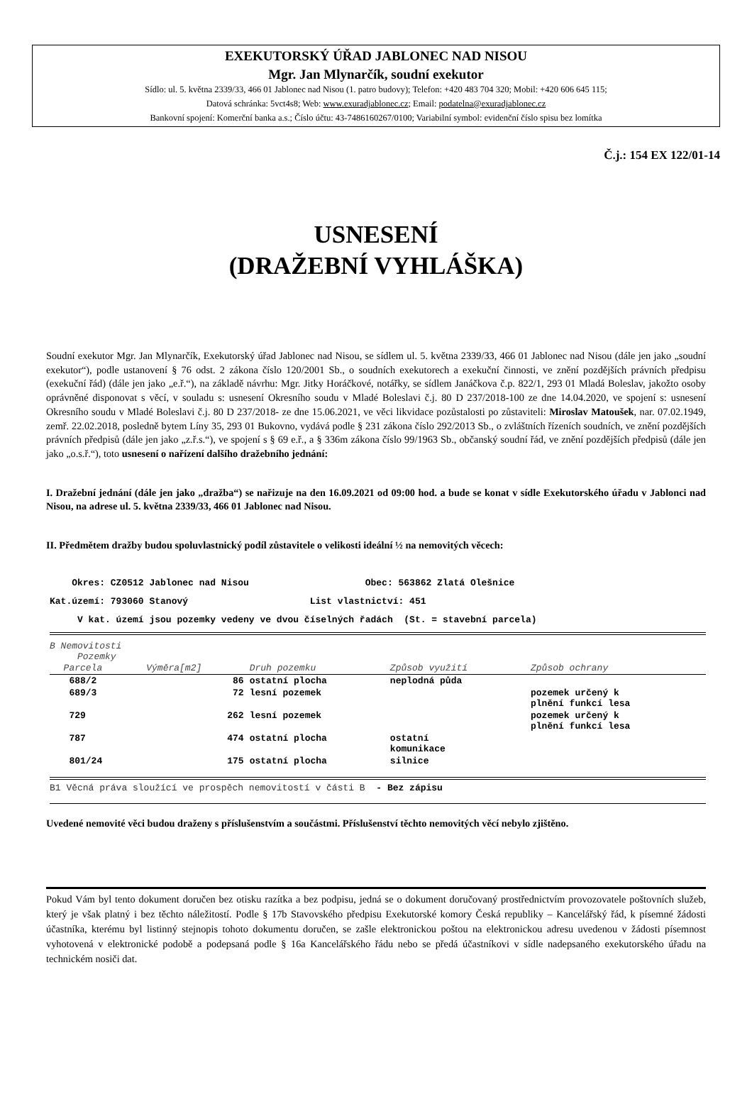EXEKUTORSKÝ ÚŘAD JABLONEC NAD NISOU
Mgr. Jan Mlynarčík, soudní exekutor
Sídlo: ul. 5. května 2339/33, 466 01 Jablonec nad Nisou (1. patro budovy); Telefon: +420 483 704 320; Mobil: +420 606 645 115;
Datová schránka: 5vct4s8; Web: www.exuradjablonec.cz; Email: podatelna@exuradjablonec.cz
Bankovní spojení: Komerční banka a.s.; Číslo účtu: 43-7486160267/0100; Variabilní symbol: evidenční číslo spisu bez lomítka
Č.j.: 154 EX 122/01-14
USNESENÍ
(DRAŽEBNÍ VYHLÁŠKA)
Soudní exekutor Mgr. Jan Mlynarčík, Exekutorský úřad Jablonec nad Nisou, se sídlem ul. 5. května 2339/33, 466 01 Jablonec nad Nisou (dále jen jako „soudní exekutor“), podle ustanovení § 76 odst. 2 zákona číslo 120/2001 Sb., o soudních exekutorech a exekuční činnosti, ve znění pozdějších právních předpisu (exekuční řád) (dále jen jako „e.ř.“), na základě návrhu: Mgr. Jitky Horáčkové, notářky, se sídlem Janáčkova č.p. 822/1, 293 01 Mladá Boleslav, jakožto osoby oprávněné disponovat s věcí, v souladu s: usnesení Okresního soudu v Mladé Boleslavi č.j. 80 D 237/2018-100 ze dne 14.04.2020, ve spojení s: usnesení Okresního soudu v Mladé Boleslavi č.j. 80 D 237/2018- ze dne 15.06.2021, ve věci likvidace pozůstalosti po zůstaviteli: Miroslav Matoušek, nar. 07.02.1949, zemř. 22.02.2018, posledně bytem Líny 35, 293 01 Bukovno, vydává podle § 231 zákona číslo 292/2013 Sb., o zvláštních řízeních soudních, ve znění pozdějších právních předpisů (dále jen jako „z.ř.s.“), ve spojení s § 69 e.ř., a § 336m zákona číslo 99/1963 Sb., občanský soudní řád, ve znění pozdějších předpisů (dále jen jako „o.s.ř.“), toto usnesení o nařízení dalšího dražebního jednání:
I. Dražební jednání (dále jen jako „dražba“) se nařizuje na den 16.09.2021 od 09:00 hod. a bude se konat v sídle Exekutorského úřadu v Jablonci nad Nisou, na adrese ul. 5. května 2339/33, 466 01 Jablonec nad Nisou.
II. Předmětem dražby budou spoluvlastnický podíl zůstavitele o velikosti ideální ½ na nemovitých věcech:
Okres: CZ0512 Jablonec nad Nisou Obec: 563862 Zlatá Olešnice
Kat.území: 793060 Stanový List vlastnictví: 451
V kat. území jsou pozemky vedeny ve dvou číselných řadách (St. = stavební parcela)
B Nemovitosti
Pozemky
| Parcela | Výměra[m2] | Druh pozemku | Způsob využití | Způsob ochrany |
| --- | --- | --- | --- | --- |
| 688/2 | 86 | ostatní plocha | neplodná půda | |
| 689/3 | 72 | lesní pozemek | | pozemek určený k plnění funkcí lesa |
| 729 | 262 | lesní pozemek | | pozemek určený k plnění funkcí lesa |
| 787 | 474 | ostatní plocha | ostatní komunikace | |
| 801/24 | 175 | ostatní plocha | silnice | |
B1 Věcná práva sloužící ve prospěch nemovitostí v části B - Bez zápisu
Uvedené nemovité věci budou draženy s příslušenstvím a součástmi. Příslušenství těchto nemovitých věcí nebylo zjištěno.
Pokud Vám byl tento dokument doručen bez otisku razítka a bez podpisu, jedná se o dokument doručovaný prostřednictvím provozovatele poštovních služeb, který je však platný i bez těchto náležitostí. Podle § 17b Stavovského předpisu Exekutorské komory Česká republiky – Kancelářský řád, k písemné žádosti účastníka, kterému byl listinný stejnopis tohoto dokumentu doručen, se zašle elektronickou poštou na elektronickou adresu uvedenou v žádosti písemnost vyhotovená v elektronické podobě a podepsaná podle § 16a Kancelářského řádu nebo se předá účastníkovi v sídle nadepsaného exekutorského úřadu na technickém nosiči dat.